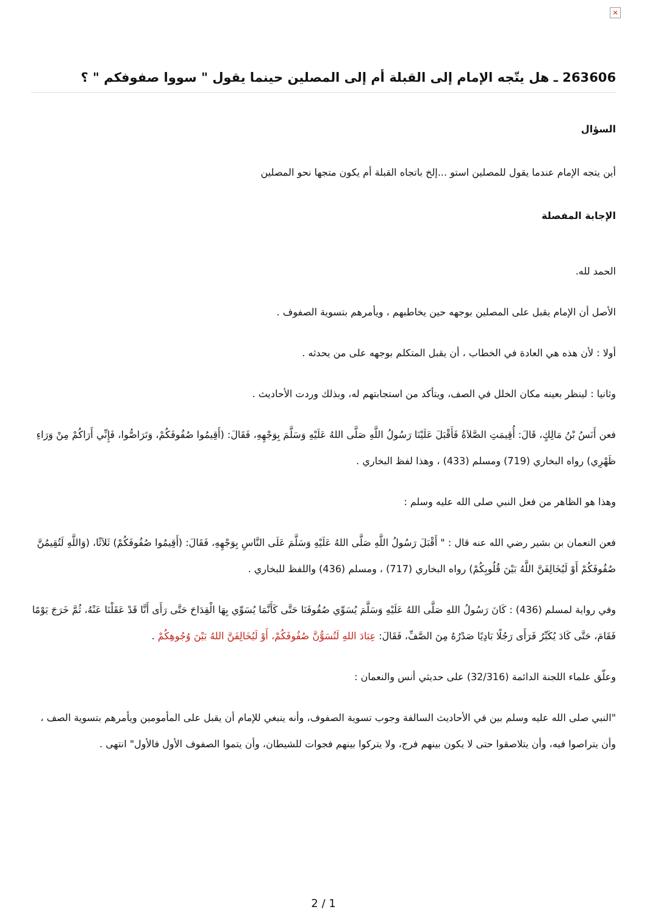×
263606 ـ هل يتّجه الإمام إلى القبلة أم إلى المصلين حينما يقول " سووا صفوفكم " ؟
السؤال
أين يتجه الإمام عندما يقول للمصلين استو ...إلخ باتجاه القبلة أم يكون متجها نحو المصلين
الإجابة المفصلة
الحمد لله.
الأصل أن الإمام يقبل على المصلين بوجهه حين يخاطبهم ، ويأمرهم بتسوية الصفوف .
أولا : لأن هذه هي العادة في الخطاب ، أن يقبل المتكلم بوجهه على من يحدثه .
وثانيا : لينظر بعينه مكان الخلل في الصف، ويتأكد من استجابتهم له، وبذلك وردت الأحاديث .
فعن أَنَسُ بْنُ مَالِكٍ، قَالَ: أُقِيمَتِ الصَّلاَةُ فَأَقْبَلَ عَلَيْنَا رَسُولُ اللَّهِ صَلَّى اللهُ عَلَيْهِ وَسَلَّمَ بِوَجْهِهِ، فَقَالَ: (أَقِيمُوا صُفُوفَكُمْ، وَتَرَاصُّوا، فَإِنِّي أَرَاكُمْ مِنْ وَرَاءِ ظَهْرِي) رواه البخاري (719) ومسلم (433) ، وهذا لفظ البخاري .
وهذا هو الظاهر من فعل النبي صلى الله عليه وسلم :
فعن النعمان بن بشير رضي الله عنه قال : " أَقْبَلَ رَسُولُ اللَّهِ صَلَّى اللهُ عَلَيْهِ وَسَلَّمَ عَلَى النَّاسِ بِوَجْهِهِ، فَقَالَ: (أَقِيمُوا صُفُوفَكُمْ) ثَلاَثًا، (وَاللَّهِ لَتُقِيمُنَّ صُفُوفَكُمْ أَوْ لَيُخَالِفَنَّ اللَّهُ بَيْنَ قُلُوبِكُمْ) رواه البخاري (717) ، ومسلم (436) واللفظ للبخاري .
وفي رواية لمسلم (436) : كَانَ رَسُولُ اللهِ صَلَّى اللهُ عَلَيْهِ وَسَلَّمَ يُسَوِّي صُفُوفَنَا حَتَّى كَأَنَّمَا يُسَوِّي بِهَا الْقِدَاحَ حَتَّى رَأَى أَنَّا قَدْ عَقَلْنَا عَنْهُ، ثُمَّ خَرَجَ يَوْمًا فَقَامَ، حَتَّى كَادَ يُكَبِّرُ فَرَأَى رَجُلًا بَادِيًا صَدْرُهُ مِنَ الصَّفِّ، فَقَالَ: عِبَادَ اللهِ لَتُسَوُّنَّ صُفُوفَكُمْ، أَوْ لَيُخَالِفَنَّ اللهُ بَيْنَ وُجُوهِكُمْ .
وعلّق علماء اللجنة الدائمة (32/316) على حديثي أنس والنعمان :
"النبي صلى الله عليه وسلم بين في الأحاديث السالفة وجوب تسوية الصفوف، وأنه ينبغي للإمام أن يقبل على المأمومين ويأمرهم بتسوية الصف ، وأن يتراصوا فيه، وأن يتلاصقوا حتى لا يكون بينهم فرج، ولا يتركوا بينهم فجوات للشيطان، وأن يتموا الصفوف الأول فالأول" انتهى .
2 / 1